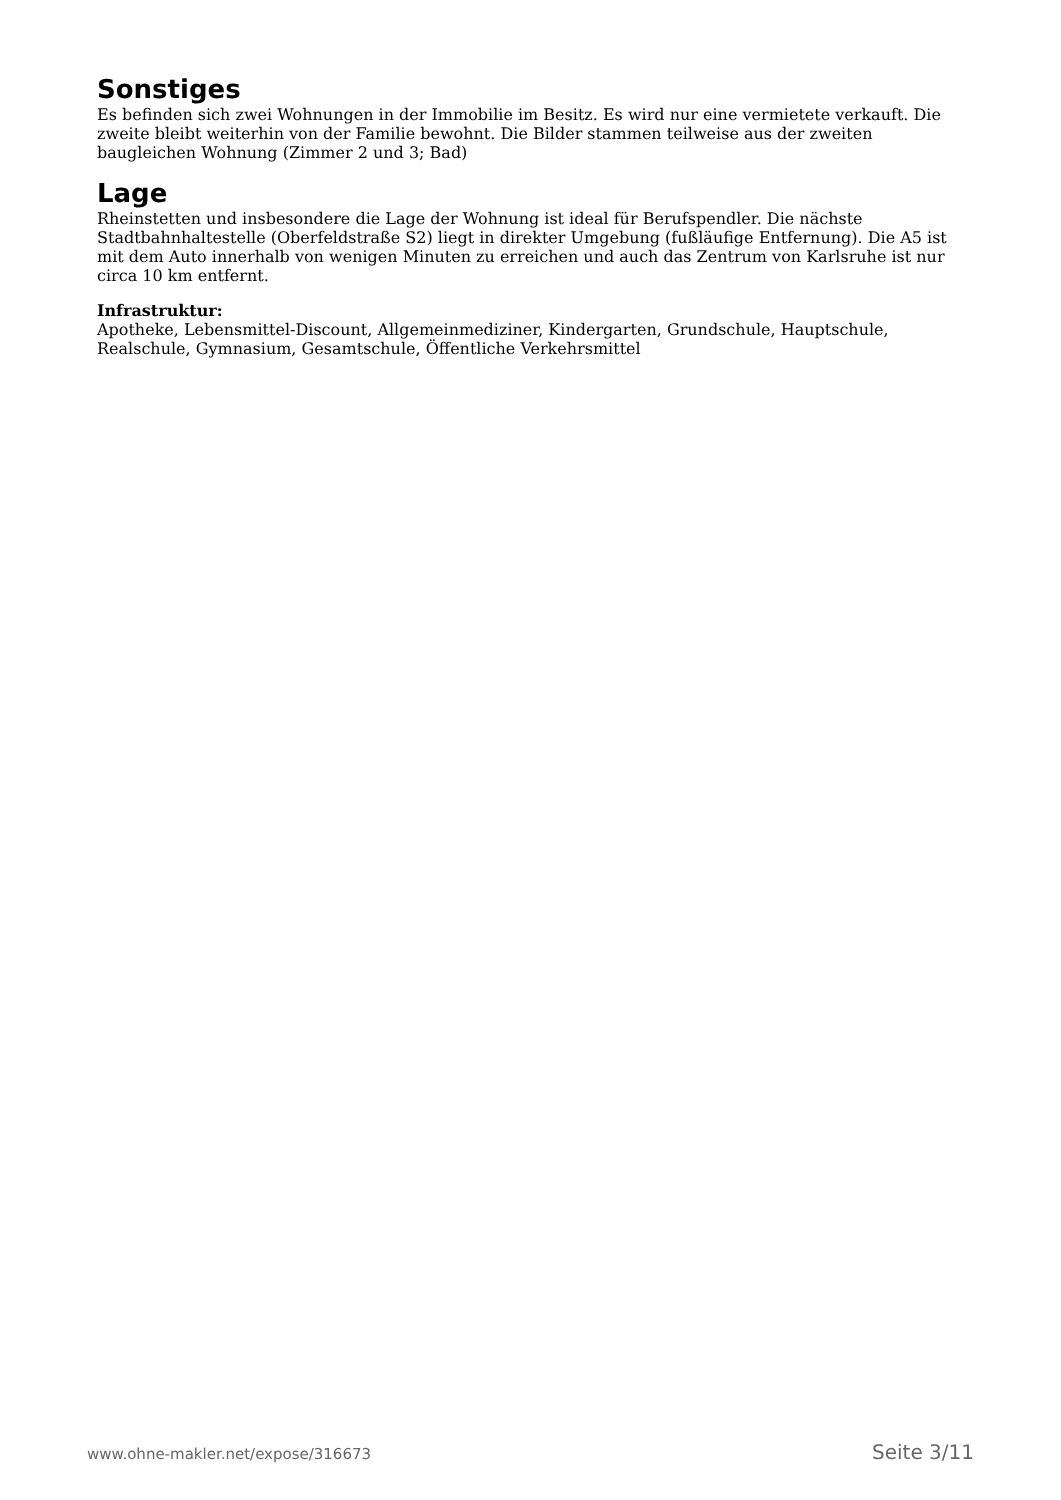Sonstiges
Es befinden sich zwei Wohnungen in der Immobilie im Besitz. Es wird nur eine vermietete verkauft. Die zweite bleibt weiterhin von der Familie bewohnt. Die Bilder stammen teilweise aus der zweiten baugleichen Wohnung (Zimmer 2 und 3; Bad)
Lage
Rheinstetten und insbesondere die Lage der Wohnung ist ideal für Berufspendler. Die nächste Stadtbahnhaltestelle (Oberfeldstraße S2) liegt in direkter Umgebung (fußläufige Entfernung). Die A5 ist mit dem Auto innerhalb von wenigen Minuten zu erreichen und auch das Zentrum von Karlsruhe ist nur circa 10 km entfernt.
Infrastruktur:
Apotheke, Lebensmittel-Discount, Allgemeinmediziner, Kindergarten, Grundschule, Hauptschule, Realschule, Gymnasium, Gesamtschule, Öffentliche Verkehrsmittel
www.ohne-makler.net/expose/316673 Seite 3/11